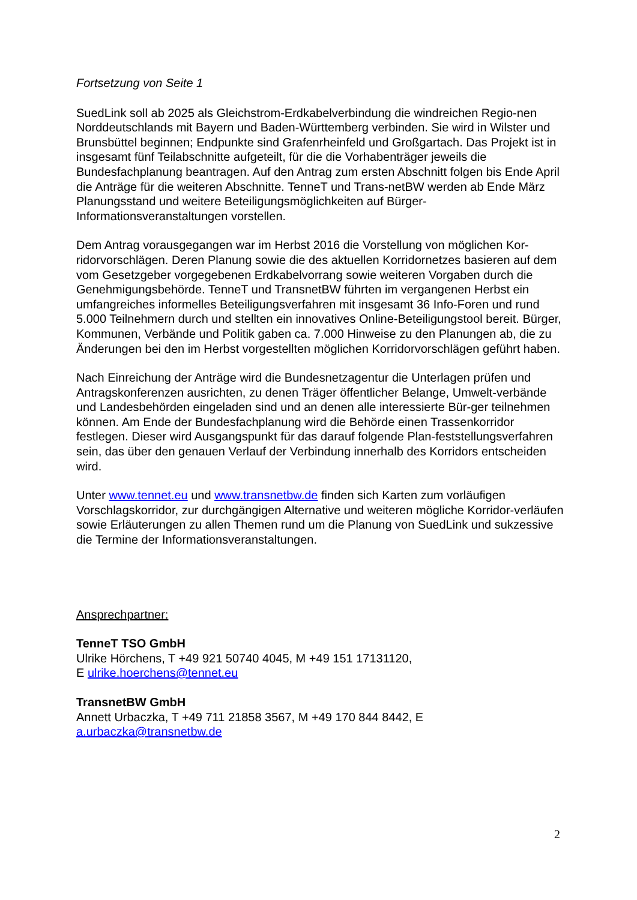Fortsetzung von Seite 1
SuedLink soll ab 2025 als Gleichstrom-Erdkabelverbindung die windreichen Regio-nen Norddeutschlands mit Bayern und Baden-Württemberg verbinden. Sie wird in Wilster und Brunsbüttel beginnen; Endpunkte sind Grafenrheinfeld und Großgartach. Das Projekt ist in insgesamt fünf Teilabschnitte aufgeteilt, für die die Vorhabenträger jeweils die Bundesfachplanung beantragen. Auf den Antrag zum ersten Abschnitt folgen bis Ende April die Anträge für die weiteren Abschnitte. TenneT und Trans-netBW werden ab Ende März Planungsstand und weitere Beteiligungsmöglichkeiten auf Bürger-Informationsveranstaltungen vorstellen.
Dem Antrag vorausgegangen war im Herbst 2016 die Vorstellung von möglichen Kor-ridorvorschlägen. Deren Planung sowie die des aktuellen Korridornetzes basieren auf dem vom Gesetzgeber vorgegebenen Erdkabelvorrang sowie weiteren Vorgaben durch die Genehmigungsbehörde. TenneT und TransnetBW führten im vergangenen Herbst ein umfangreiches informelles Beteiligungsverfahren mit insgesamt 36 Info-Foren und rund 5.000 Teilnehmern durch und stellten ein innovatives Online-Beteiligungstool bereit. Bürger, Kommunen, Verbände und Politik gaben ca. 7.000 Hinweise zu den Planungen ab, die zu Änderungen bei den im Herbst vorgestellten möglichen Korridorvorschlägen geführt haben.
Nach Einreichung der Anträge wird die Bundesnetzagentur die Unterlagen prüfen und Antragskonferenzen ausrichten, zu denen Träger öffentlicher Belange, Umwelt-verbände und Landesbehörden eingeladen sind und an denen alle interessierte Bür-ger teilnehmen können. Am Ende der Bundesfachplanung wird die Behörde einen Trassenkorridor festlegen. Dieser wird Ausgangspunkt für das darauf folgende Plan-feststellungsverfahren sein, das über den genauen Verlauf der Verbindung innerhalb des Korridors entscheiden wird.
Unter www.tennet.eu und www.transnetbw.de finden sich Karten zum vorläufigen Vorschlagskorridor, zur durchgängigen Alternative und weiteren mögliche Korridor-verläufen sowie Erläuterungen zu allen Themen rund um die Planung von SuedLink und sukzessive die Termine der Informationsveranstaltungen.
Ansprechpartner:
TenneT TSO GmbH
Ulrike Hörchens, T +49 921 50740 4045, M +49 151 17131120,
E ulrike.hoerchens@tennet.eu
TransnetBW GmbH
Annett Urbaczka, T +49 711 21858 3567, M +49 170 844 8442, E
a.urbaczka@transnetbw.de
2